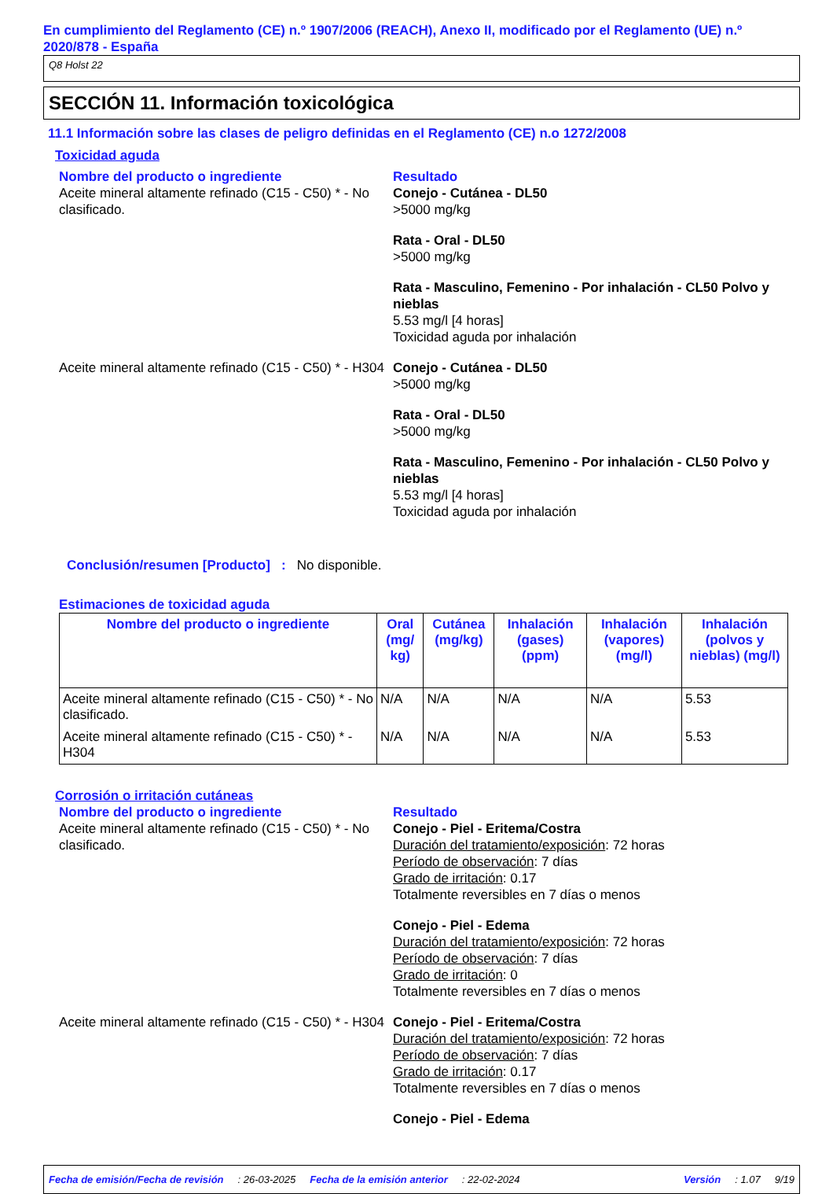En cumplimiento del Reglamento (CE) n.º 1907/2006 (REACH), Anexo II, modificado por el Reglamento (UE) n.º 2020/878 - España
Q8 Holst 22
SECCIÓN 11. Información toxicológica
11.1 Información sobre las clases de peligro definidas en el Reglamento (CE) n.o 1272/2008
Toxicidad aguda
Nombre del producto o ingrediente Resultado
Aceite mineral altamente refinado (C15 - C50) * - No clasificado.
Conejo - Cutánea - DL50
>5000 mg/kg
Rata - Oral - DL50
>5000 mg/kg
Rata - Masculino, Femenino - Por inhalación - CL50 Polvo y nieblas
5.53 mg/l [4 horas]
Toxicidad aguda por inhalación
Aceite mineral altamente refinado (C15 - C50) * - H304
Conejo - Cutánea - DL50
>5000 mg/kg
Rata - Oral - DL50
>5000 mg/kg
Rata - Masculino, Femenino - Por inhalación - CL50 Polvo y nieblas
5.53 mg/l [4 horas]
Toxicidad aguda por inhalación
Conclusión/resumen [Producto] : No disponible.
Estimaciones de toxicidad aguda
| Nombre del producto o ingrediente | Oral (mg/ kg) | Cutánea (mg/kg) | Inhalación (gases) (ppm) | Inhalación (vapores) (mg/l) | Inhalación (polvos y nieblas) (mg/l) |
| --- | --- | --- | --- | --- | --- |
| Aceite mineral altamente refinado (C15 - C50) * - No clasificado. | N/A | N/A | N/A | N/A | 5.53 |
| Aceite mineral altamente refinado (C15 - C50) * - H304 | N/A | N/A | N/A | N/A | 5.53 |
Corrosión o irritación cutáneas
Nombre del producto o ingrediente Resultado
Aceite mineral altamente refinado (C15 - C50) * - No clasificado.
Conejo - Piel - Eritema/Costra
Duración del tratamiento/exposición: 72 horas
Período de observación: 7 días
Grado de irritación: 0.17
Totalmente reversibles en 7 días o menos
Conejo - Piel - Edema
Duración del tratamiento/exposición: 72 horas
Período de observación: 7 días
Grado de irritación: 0
Totalmente reversibles en 7 días o menos
Aceite mineral altamente refinado (C15 - C50) * - H304
Conejo - Piel - Eritema/Costra
Duración del tratamiento/exposición: 72 horas
Período de observación: 7 días
Grado de irritación: 0.17
Totalmente reversibles en 7 días o menos
Conejo - Piel - Edema
Fecha de emisión/Fecha de revisión: 26-03-2025 Fecha de la emisión anterior: 22-02-2024 Versión: 1.07 9/19